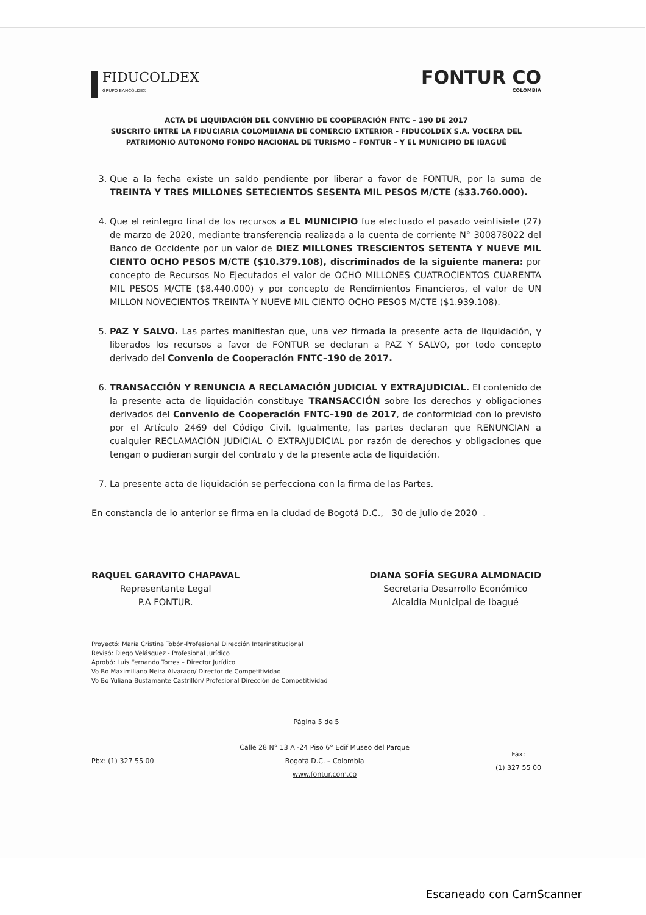FIDUCOLDEX
GRUPO BANCOLDEX
FONTUR CO
COLOMBIA
ACTA DE LIQUIDACIÓN DEL CONVENIO DE COOPERACIÓN FNTC – 190 DE 2017
SUSCRITO ENTRE LA FIDUCIARIA COLOMBIANA DE COMERCIO EXTERIOR - FIDUCOLDEX S.A. VOCERA DEL PATRIMONIO AUTONOMO FONDO NACIONAL DE TURISMO – FONTUR – Y EL MUNICIPIO DE IBAGUÉ
3. Que a la fecha existe un saldo pendiente por liberar a favor de FONTUR, por la suma de TREINTA Y TRES MILLONES SETECIENTOS SESENTA MIL PESOS M/CTE ($33.760.000).
4. Que el reintegro final de los recursos a EL MUNICIPIO fue efectuado el pasado veintisiete (27) de marzo de 2020, mediante transferencia realizada a la cuenta de corriente N° 300878022 del Banco de Occidente por un valor de DIEZ MILLONES TRESCIENTOS SETENTA Y NUEVE MIL CIENTO OCHO PESOS M/CTE ($10.379.108), discriminados de la siguiente manera: por concepto de Recursos No Ejecutados el valor de OCHO MILLONES CUATROCIENTOS CUARENTA MIL PESOS M/CTE ($8.440.000) y por concepto de Rendimientos Financieros, el valor de UN MILLON NOVECIENTOS TREINTA Y NUEVE MIL CIENTO OCHO PESOS M/CTE ($1.939.108).
5. PAZ Y SALVO. Las partes manifiestan que, una vez firmada la presente acta de liquidación, y liberados los recursos a favor de FONTUR se declaran a PAZ Y SALVO, por todo concepto derivado del Convenio de Cooperación FNTC–190 de 2017.
6. TRANSACCIÓN Y RENUNCIA A RECLAMACIÓN JUDICIAL Y EXTRAJUDICIAL. El contenido de la presente acta de liquidación constituye TRANSACCIÓN sobre los derechos y obligaciones derivados del Convenio de Cooperación FNTC–190 de 2017, de conformidad con lo previsto por el Artículo 2469 del Código Civil. Igualmente, las partes declaran que RENUNCIAN a cualquier RECLAMACIÓN JUDICIAL O EXTRAJUDICIAL por razón de derechos y obligaciones que tengan o pudieran surgir del contrato y de la presente acta de liquidación.
7. La presente acta de liquidación se perfecciona con la firma de las Partes.
En constancia de lo anterior se firma en la ciudad de Bogotá D.C., 30 de julio de 2020 .
RAQUEL GARAVITO CHAPAVAL
Representante Legal
P.A FONTUR.
DIANA SOFÍA SEGURA ALMONACID
Secretaria Desarrollo Económico
Alcaldía Municipal de Ibagué
Proyectó: María Cristina Tobón-Profesional Dirección Interinstitucional
Revisó: Diego Velásquez - Profesional Jurídico
Aprobó: Luis Fernando Torres – Director Jurídico
Vo Bo Maximiliano Neira Alvarado/ Director de Competitividad
Vo Bo Yuliana Bustamante Castrillón/ Profesional Dirección de Competitividad
Página 5 de 5
Pbx: (1) 327 55 00
Calle 28 N° 13 A -24 Piso 6° Edif Museo del Parque
Bogotá D.C. – Colombia
www.fontur.com.co
Fax:
(1) 327 55 00
Escaneado con CamScanner